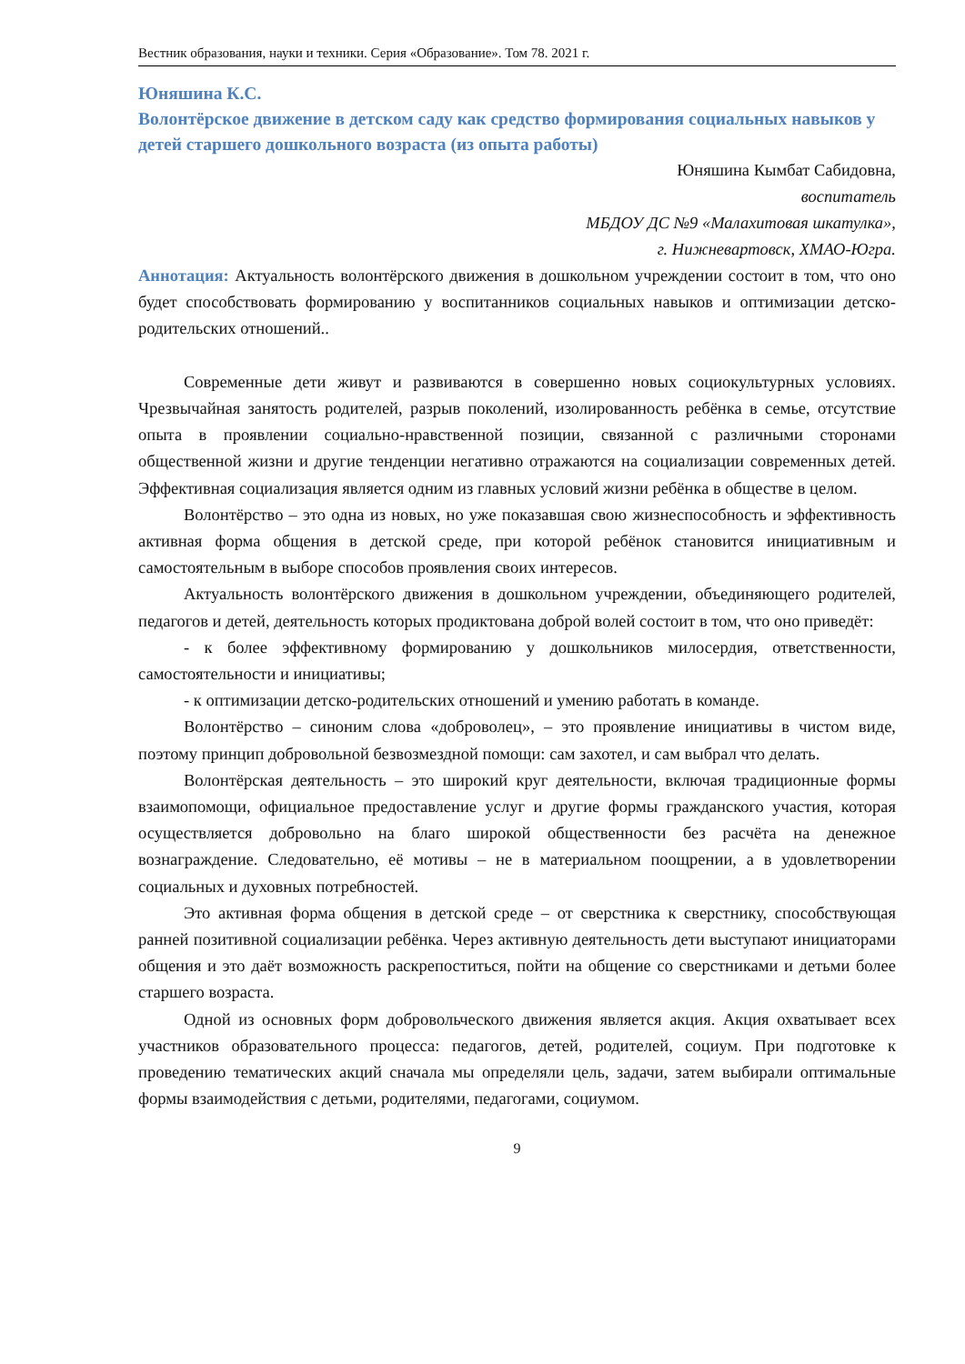Вестник образования, науки и техники. Серия «Образование». Том 78. 2021 г.
Юняшина К.С.
Волонтёрское движение в детском саду как средство формирования социальных навыков у детей старшего дошкольного возраста (из опыта работы)
Юняшина Кымбат Сабидовна,
воспитатель
МБДОУ ДС №9 «Малахитовая шкатулка»,
г. Нижневартовск, ХМАО-Югра.
Аннотация: Актуальность волонтёрского движения в дошкольном учреждении состоит в том, что оно будет способствовать формированию у воспитанников социальных навыков и оптимизации детско-родительских отношений..
Современные дети живут и развиваются в совершенно новых социокультурных условиях. Чрезвычайная занятость родителей, разрыв поколений, изолированность ребёнка в семье, отсутствие опыта в проявлении социально-нравственной позиции, связанной с различными сторонами общественной жизни и другие тенденции негативно отражаются на социализации современных детей. Эффективная социализация является одним из главных условий жизни ребёнка в обществе в целом.
Волонтёрство – это одна из новых, но уже показавшая свою жизнеспособность и эффективность активная форма общения в детской среде, при которой ребёнок становится инициативным и самостоятельным в выборе способов проявления своих интересов.
Актуальность волонтёрского движения в дошкольном учреждении, объединяющего родителей, педагогов и детей, деятельность которых продиктована доброй волей состоит в том, что оно приведёт:
- к более эффективному формированию у дошкольников милосердия, ответственности, самостоятельности и инициативы;
- к оптимизации детско-родительских отношений и умению работать в команде.
Волонтёрство – синоним слова «доброволец», – это проявление инициативы в чистом виде, поэтому принцип добровольной безвозмездной помощи: сам захотел, и сам выбрал что делать.
Волонтёрская деятельность – это широкий круг деятельности, включая традиционные формы взаимопомощи, официальное предоставление услуг и другие формы гражданского участия, которая осуществляется добровольно на благо широкой общественности без расчёта на денежное вознаграждение. Следовательно, её мотивы – не в материальном поощрении, а в удовлетворении социальных и духовных потребностей.
Это активная форма общения в детской среде – от сверстника к сверстнику, способствующая ранней позитивной социализации ребёнка. Через активную деятельность дети выступают инициаторами общения и это даёт возможность раскрепоститься, пойти на общение со сверстниками и детьми более старшего возраста.
Одной из основных форм добровольческого движения является акция. Акция охватывает всех участников образовательного процесса: педагогов, детей, родителей, социум. При подготовке к проведению тематических акций сначала мы определяли цель, задачи, затем выбирали оптимальные формы взаимодействия с детьми, родителями, педагогами, социумом.
9